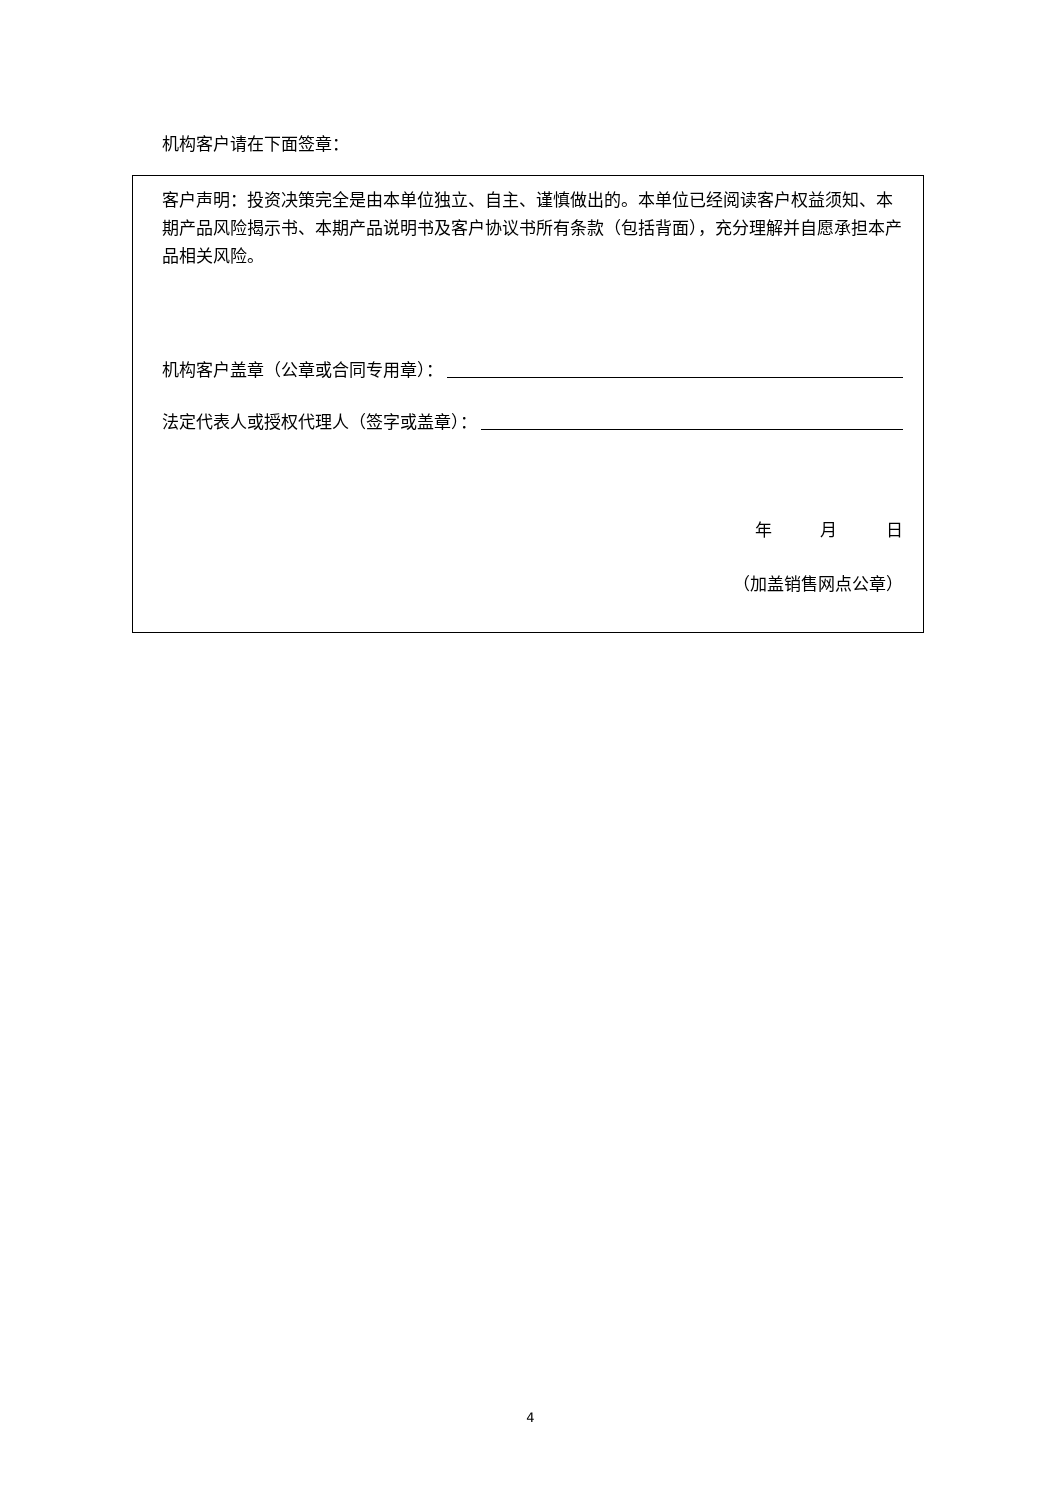机构客户请在下面签章：
客户声明：投资决策完全是由本单位独立、自主、谨慎做出的。本单位已经阅读客户权益须知、本期产品风险揭示书、本期产品说明书及客户协议书所有条款（包括背面），充分理解并自愿承担本产品相关风险。
机构客户盖章（公章或合同专用章）：
法定代表人或授权代理人（签字或盖章）：
年 月 日
（加盖销售网点公章）
4